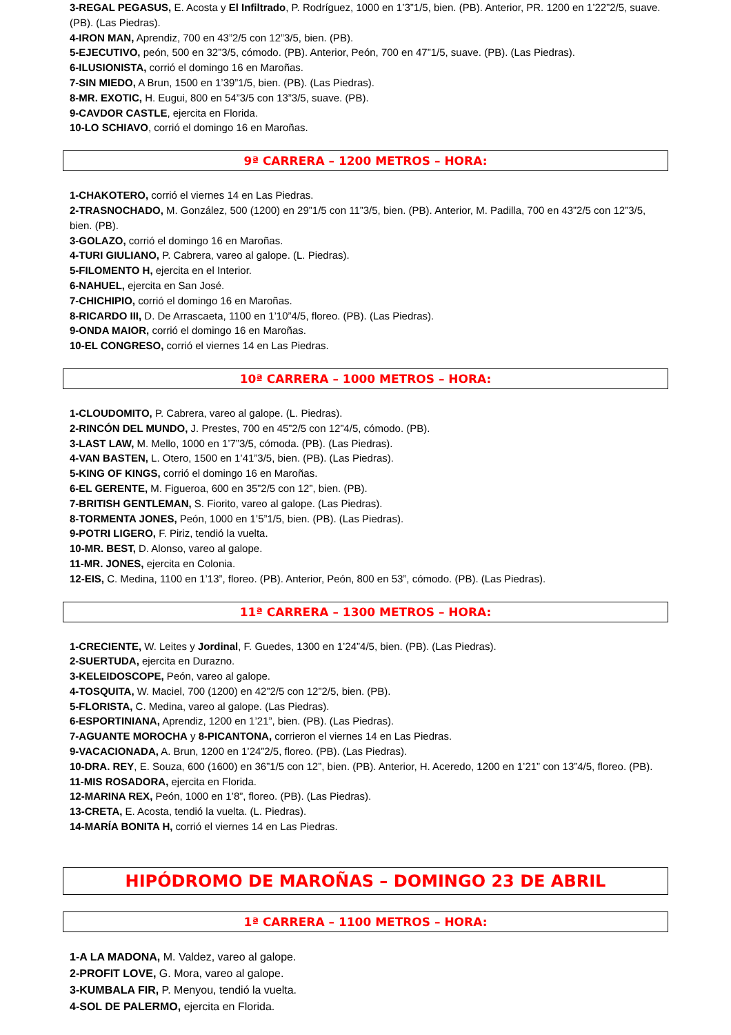3-REGAL PEGASUS, E. Acosta y El Infiltrado, P. Rodríguez, 1000 en 1’3”1/5, bien. (PB). Anterior, PR. 1200 en 1’22”2/5, suave. (PB). (Las Piedras).
4-IRON MAN, Aprendiz, 700 en 43”2/5 con 12”3/5, bien. (PB).
5-EJECUTIVO, peón, 500 en 32”3/5, cómodo. (PB). Anterior, Peón, 700 en 47”1/5, suave. (PB). (Las Piedras).
6-ILUSIONISTA, corrió el domingo 16 en Maroñas.
7-SIN MIEDO, A Brun, 1500 en 1’39”1/5, bien. (PB). (Las Piedras).
8-MR. EXOTIC, H. Eugui, 800 en 54”3/5 con 13”3/5, suave. (PB).
9-CAVDOR CASTLE, ejercita en Florida.
10-LO SCHIAVO, corrió el domingo 16 en Maroñas.
9ª CARRERA – 1200 METROS – HORA:
1-CHAKOTERO, corrió el viernes 14 en Las Piedras.
2-TRASNOCHADO, M. González, 500 (1200) en 29”1/5 con 11”3/5, bien. (PB). Anterior, M. Padilla, 700 en 43”2/5 con 12”3/5, bien. (PB).
3-GOLAZO, corrió el domingo 16 en Maroñas.
4-TURI GIULIANO, P. Cabrera, vareo al galope. (L. Piedras).
5-FILOMENTO H, ejercita en el Interior.
6-NAHUEL, ejercita en San José.
7-CHICHIPIO, corrió el domingo 16 en Maroñas.
8-RICARDO III, D. De Arrascaeta, 1100 en 1’10”4/5, floreo. (PB). (Las Piedras).
9-ONDA MAIOR, corrió el domingo 16 en Maroñas.
10-EL CONGRESO, corrió el viernes 14 en Las Piedras.
10ª CARRERA – 1000 METROS – HORA:
1-CLOUDOMITO, P. Cabrera, vareo al galope. (L. Piedras).
2-RINCÓN DEL MUNDO, J. Prestes, 700 en 45”2/5 con 12”4/5, cómodo. (PB).
3-LAST LAW, M. Mello, 1000 en 1’7”3/5, cómoda. (PB). (Las Piedras).
4-VAN BASTEN, L. Otero, 1500 en 1’41”3/5, bien. (PB). (Las Piedras).
5-KING OF KINGS, corrió el domingo 16 en Maroñas.
6-EL GERENTE, M. Figueroa, 600 en 35”2/5 con 12”, bien. (PB).
7-BRITISH GENTLEMAN, S. Fiorito, vareo al galope. (Las Piedras).
8-TORMENTA JONES, Peón, 1000 en 1’5”1/5, bien. (PB). (Las Piedras).
9-POTRI LIGERO, F. Piriz, tendió la vuelta.
10-MR. BEST, D. Alonso, vareo al galope.
11-MR. JONES, ejercita en Colonia.
12-EIS, C. Medina, 1100 en 1’13”, floreo. (PB). Anterior, Peón, 800 en 53”, cómodo. (PB). (Las Piedras).
11ª CARRERA – 1300 METROS – HORA:
1-CRECIENTE, W. Leites y Jordinal, F. Guedes, 1300 en 1’24”4/5, bien. (PB). (Las Piedras).
2-SUERTUDA, ejercita en Durazno.
3-KELEIDOSCOPE, Peón, vareo al galope.
4-TOSQUITA, W. Maciel, 700 (1200) en 42”2/5 con 12”2/5, bien. (PB).
5-FLORISTA, C. Medina, vareo al galope. (Las Piedras).
6-ESPORTINIANA, Aprendiz, 1200 en 1’21”, bien. (PB). (Las Piedras).
7-AGUANTE MOROCHA y 8-PICANTONA, corrieron el viernes 14 en Las Piedras.
9-VACACIONADA, A. Brun, 1200 en 1’24”2/5, floreo. (PB). (Las Piedras).
10-DRA. REY, E. Souza, 600 (1600) en 36”1/5 con 12”, bien. (PB). Anterior, H. Aceredo, 1200 en 1’21” con 13”4/5, floreo. (PB).
11-MIS ROSADORA, ejercita en Florida.
12-MARINA REX, Peón, 1000 en 1’8”, floreo. (PB). (Las Piedras).
13-CRETA, E. Acosta, tendió la vuelta. (L. Piedras).
14-MARÍA BONITA H, corrió el viernes 14 en Las Piedras.
HIPÓDROMO DE MAROÑAS – DOMINGO 23 DE ABRIL
1ª CARRERA – 1100 METROS – HORA:
1-A LA MADONA, M. Valdez, vareo al galope.
2-PROFIT LOVE, G. Mora, vareo al galope.
3-KUMBALA FIR, P. Menyou, tendió la vuelta.
4-SOL DE PALERMO, ejercita en Florida.